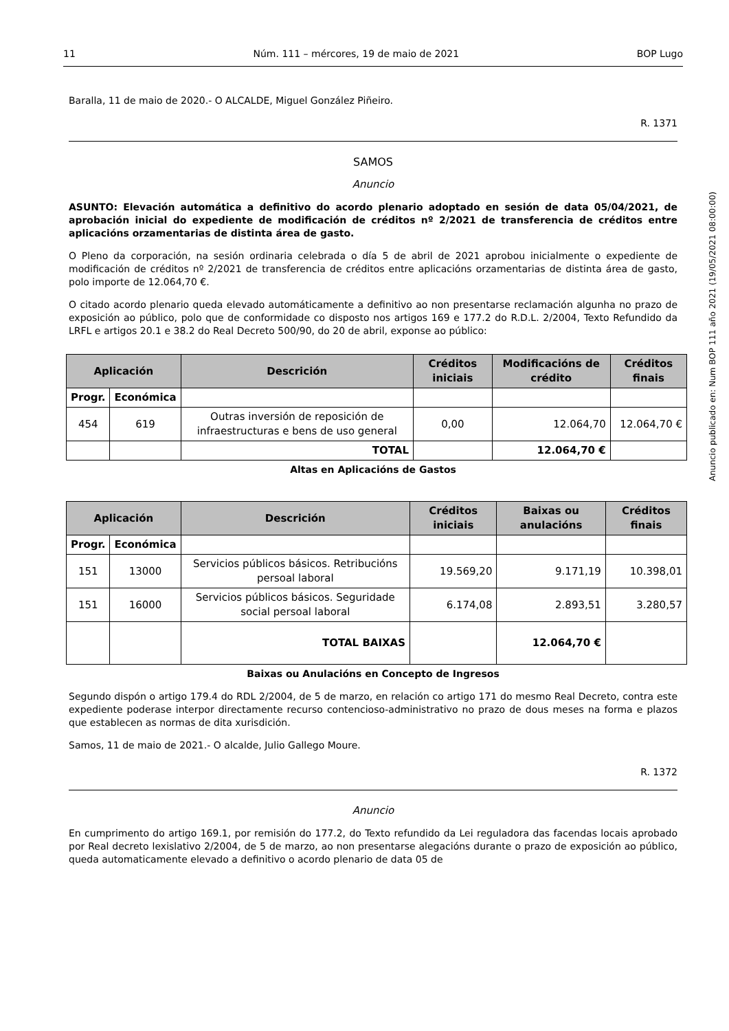11 Núm. 111 – mércores, 19 de maio de 2021 BOP Lugo
Baralla, 11 de maio de 2020.- O ALCALDE, Miguel González Piñeiro.
R. 1371
SAMOS
Anuncio
ASUNTO: Elevación automática a definitivo do acordo plenario adoptado en sesión de data 05/04/2021, de aprobación inicial do expediente de modificación de créditos nº 2/2021 de transferencia de créditos entre aplicacións orzamentarias de distinta área de gasto.
O Pleno da corporación, na sesión ordinaria celebrada o día 5 de abril de 2021 aprobou inicialmente o expediente de modificación de créditos nº 2/2021 de transferencia de créditos entre aplicacións orzamentarias de distinta área de gasto, polo importe de 12.064,70 €.
O citado acordo plenario queda elevado automáticamente a definitivo ao non presentarse reclamación algunha no prazo de exposición ao público, polo que de conformidade co disposto nos artigos 169 e 177.2 do R.D.L. 2/2004, Texto Refundido da LRFL e artigos 20.1 e 38.2 do Real Decreto 500/90, do 20 de abril, exponse ao público:
| Aplicación | | Descrición | Créditos iniciais | Modificacións de crédito | Créditos finais |
| --- | --- | --- | --- | --- | --- |
| Progr. | Económica | | | | |
| 454 | 619 | Outras inversión de reposición de infraestructuras e bens de uso general | 0,00 | 12.064,70 | 12.064,70 € |
| | | TOTAL | | 12.064,70 € | |
Altas en Aplicacións de Gastos
| Aplicación | | Descrición | Créditos iniciais | Baixas ou anulacións | Créditos finais |
| --- | --- | --- | --- | --- | --- |
| Progr. | Económica | | | | |
| 151 | 13000 | Servicios públicos básicos. Retribucións persoal laboral | 19.569,20 | 9.171,19 | 10.398,01 |
| 151 | 16000 | Servicios públicos básicos. Seguridade social persoal laboral | 6.174,08 | 2.893,51 | 3.280,57 |
| | | TOTAL BAIXAS | | 12.064,70 € | |
Baixas ou Anulacións en Concepto de Ingresos
Segundo dispón o artigo 179.4 do RDL 2/2004, de 5 de marzo, en relación co artigo 171 do mesmo Real Decreto, contra este expediente poderase interpor directamente recurso contencioso-administrativo no prazo de dous meses na forma e plazos que establecen as normas de dita xurisdición.
Samos, 11 de maio de 2021.- O alcalde, Julio Gallego Moure.
R. 1372
Anuncio
En cumprimento do artigo 169.1, por remisión do 177.2, do Texto refundido da Lei reguladora das facendas locais aprobado por Real decreto lexislativo 2/2004, de 5 de marzo, ao non presentarse alegacións durante o prazo de exposición ao público, queda automaticamente elevado a definitivo o acordo plenario de data 05 de
Anuncio publicado en: Num BOP 111 año 2021 (19/05/2021 08:00:00)